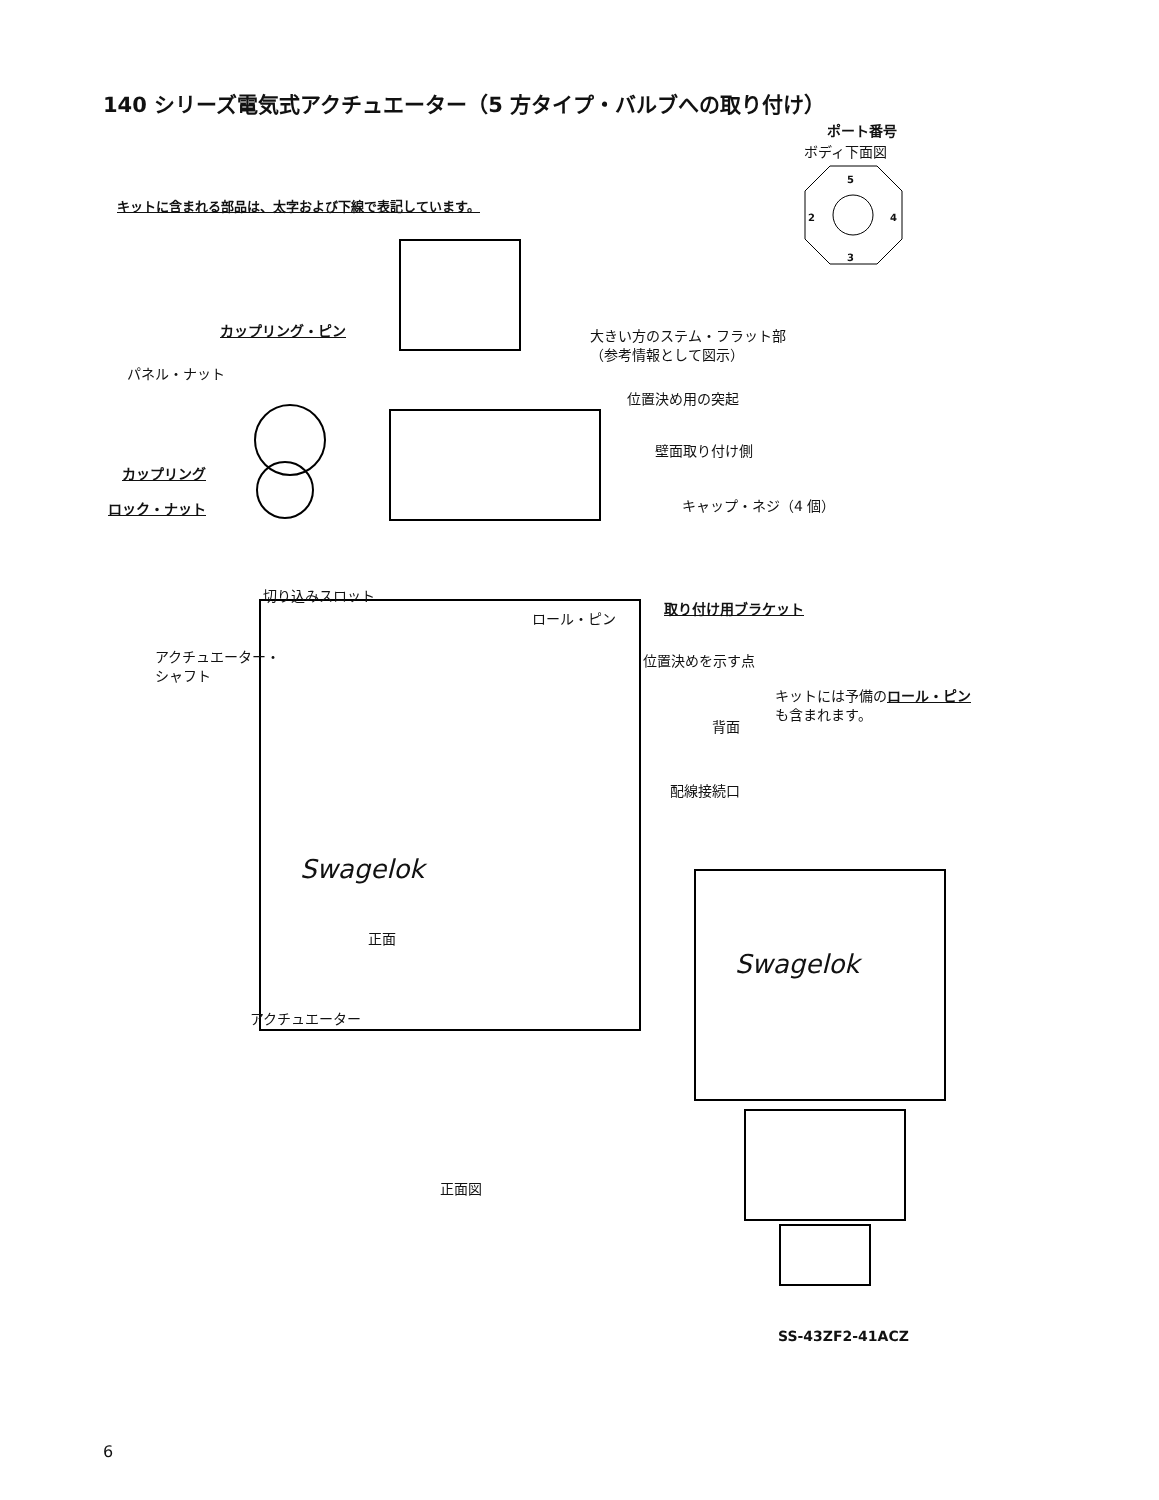140 シリーズ電気式アクチュエーター（5 方タイプ・バルブへの取り付け）
ポート番号
ボディ下面図
5
2 4
3
キットに含まれる部品は、太字および下線で表記しています。
カップリング・ピン
大きい方のステム・フラット部
（参考情報として図示）
パネル・ナット
位置決め用の突起
壁面取り付け側
カップリング
ロック・ナット キャップ・ネジ（4 個）
切り込みスロット
取り付け用ブラケット
ロール・ピン
アクチュエーター・
シャフト
位置決めを示す点
キットには予備のロール・ピン
も含まれます。
背面
配線接続口
Swagelok
正面
Swagelok
アクチュエーター
正面図
SS-43ZF2-41ACZ
6